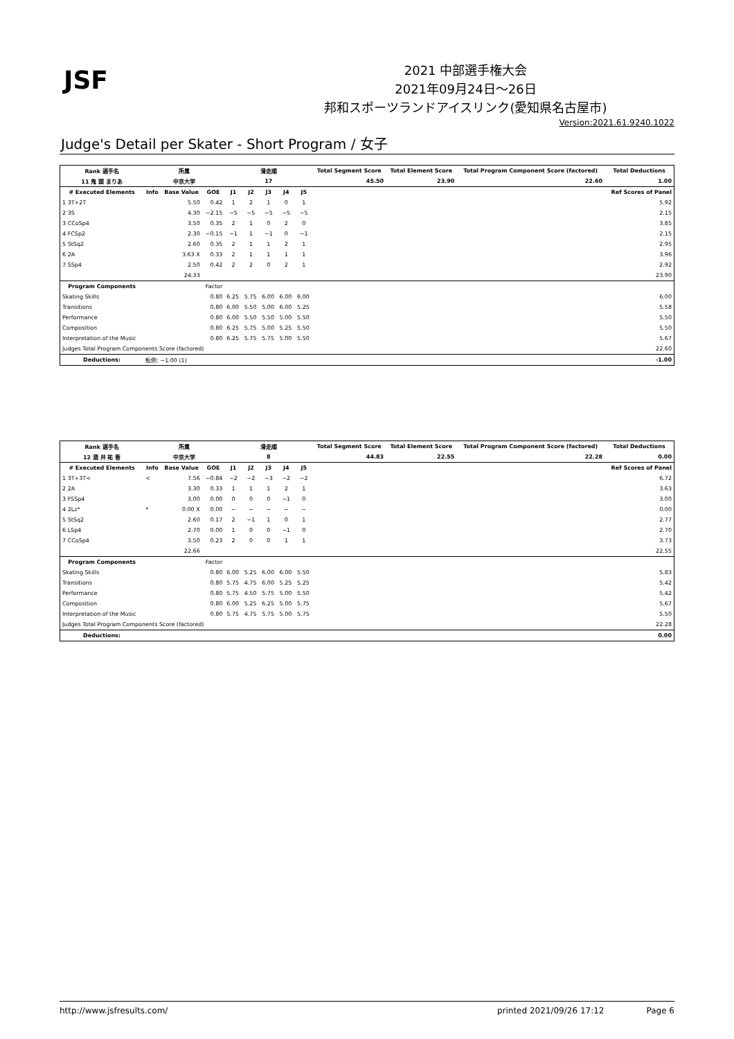JSF
2021 中部選手権大会
2021年09月24日～26日
邦和スポーツランドアイスリンク(愛知県名古屋市)
Version:2021.61.9240.1022
Judge's Detail per Skater - Short Program / 女子
| Rank 選手名 | 所属 | | | 滑走順 | | | | | Total Segment Score | Total Element Score | Total Program Component Score (factored) | Total Deductions |
| --- | --- | --- | --- | --- | --- | --- | --- | --- | --- | --- | --- | --- |
| 11 鬼 頭 まりあ | 中京大学 | | | 17 | | | | | 45.50 | 23.90 | 22.60 | 1.00 |
| # Executed Elements | Info | Base Value | GOE | J1 | J2 | J3 | J4 | J5 | | | | Ref Scores of Panel |
| 1 3T+2T | | 5.50 | 0.42 | 1 | 2 | 1 | 0 | 1 | | | | 5.92 |
| 2 3S | | 4.30 | −2.15 | −5 | −5 | −5 | −5 | −5 | | | | 2.15 |
| 3 CCoSp4 | | 3.50 | 0.35 | 2 | 1 | 0 | 2 | 0 | | | | 3.85 |
| 4 FCSp2 | | 2.30 | −0.15 | −1 | 1 | −1 | 0 | −1 | | | | 2.15 |
| 5 StSq2 | | 2.60 | 0.35 | 2 | 1 | 1 | 2 | 1 | | | | 2.95 |
| 6 2A | | 3.63 X | 0.33 | 2 | 1 | 1 | 1 | 1 | | | | 3.96 |
| 7 SSp4 | | 2.50 | 0.42 | 2 | 2 | 0 | 2 | 1 | | | | 2.92 |
| | | 24.33 | | | | | | | | | | 23.90 |
| Program Components | | | Factor | | | | | | | | | |
| Skating Skills | | | 0.80 | 6.25 | 5.75 | 6.00 | 6.00 | 6.00 | | | | 6.00 |
| Transitions | | | 0.80 | 6.00 | 5.50 | 5.00 | 6.00 | 5.25 | | | | 5.58 |
| Performance | | | 0.80 | 6.00 | 5.50 | 5.50 | 5.00 | 5.50 | | | | 5.50 |
| Composition | | | 0.80 | 6.25 | 5.75 | 5.00 | 5.25 | 5.50 | | | | 5.50 |
| Interpretation of the Music | | | 0.80 | 6.25 | 5.75 | 5.75 | 5.00 | 5.50 | | | | 5.67 |
| Judges Total Program Components Score (factored) | | | | | | | | | | | | 22.60 |
| Deductions: | 転倒: −1.00 (1) | | | | | | | | | | | -1.00 |
| Rank 選手名 | 所属 | | | 滑走順 | | | | | Total Segment Score | Total Element Score | Total Program Component Score (factored) | Total Deductions |
| --- | --- | --- | --- | --- | --- | --- | --- | --- | --- | --- | --- | --- |
| 12 酒 井 祐 香 | 中京大学 | | | 8 | | | | | 44.83 | 22.55 | 22.28 | 0.00 |
| # Executed Elements | Info | Base Value | GOE | J1 | J2 | J3 | J4 | J5 | | | | Ref Scores of Panel |
| 1 3T+3T< | < | 7.56 | −0.84 | −2 | −2 | −3 | −2 | −2 | | | | 6.72 |
| 2 2A | | 3.30 | 0.33 | 1 | 1 | 1 | 2 | 1 | | | | 3.63 |
| 3 FSSp4 | | 3.00 | 0.00 | 0 | 0 | 0 | −1 | 0 | | | | 3.00 |
| 4 2Lz* | * | 0.00 X | 0.00 | − | − | − | − | − | | | | 0.00 |
| 5 StSq2 | | 2.60 | 0.17 | 2 | −1 | 1 | 0 | 1 | | | | 2.77 |
| 6 LSp4 | | 2.70 | 0.00 | 1 | 0 | 0 | −1 | 0 | | | | 2.70 |
| 7 CCoSp4 | | 3.50 | 0.23 | 2 | 0 | 0 | 1 | 1 | | | | 3.73 |
| | | 22.66 | | | | | | | | | | 22.55 |
| Program Components | | | Factor | | | | | | | | | |
| Skating Skills | | | 0.80 | 6.00 | 5.25 | 6.00 | 6.00 | 5.50 | | | | 5.83 |
| Transitions | | | 0.80 | 5.75 | 4.75 | 6.00 | 5.25 | 5.25 | | | | 5.42 |
| Performance | | | 0.80 | 5.75 | 4.50 | 5.75 | 5.00 | 5.50 | | | | 5.42 |
| Composition | | | 0.80 | 6.00 | 5.25 | 6.25 | 5.00 | 5.75 | | | | 5.67 |
| Interpretation of the Music | | | 0.80 | 5.75 | 4.75 | 5.75 | 5.00 | 5.75 | | | | 5.50 |
| Judges Total Program Components Score (factored) | | | | | | | | | | | | 22.28 |
| Deductions: | | | | | | | | | | | | 0.00 |
http://www.jsfresults.com/ printed 2021/09/26 17:12 Page 6